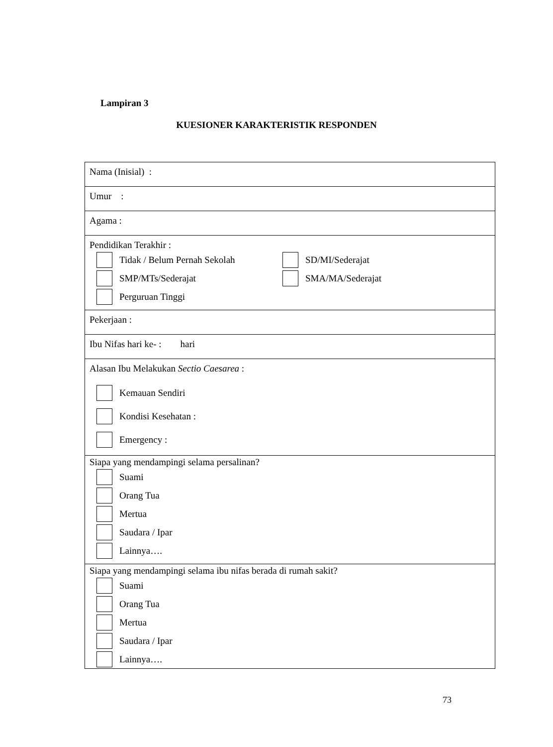Lampiran 3
KUESIONER KARAKTERISTIK RESPONDEN
| Nama (Inisial) : |
| Umur : |
| Agama : |
| Pendidikan Terakhir : Tidak / Belum Pernah Sekolah SD/MI/Sederajat SMP/MTs/Sederajat SMA/MA/Sederajat Perguruan Tinggi |
| Pekerjaan : |
| Ibu Nifas hari ke- : hari |
| Alasan Ibu Melakukan Sectio Caesarea : Kemauan Sendiri Kondisi Kesehatan : Emergency : |
| Siapa yang mendampingi selama persalinan? Suami Orang Tua Mertua Saudara / Ipar Lainnya…. |
| Siapa yang mendampingi selama ibu nifas berada di rumah sakit? Suami Orang Tua Mertua Saudara / Ipar Lainnya…. |
73